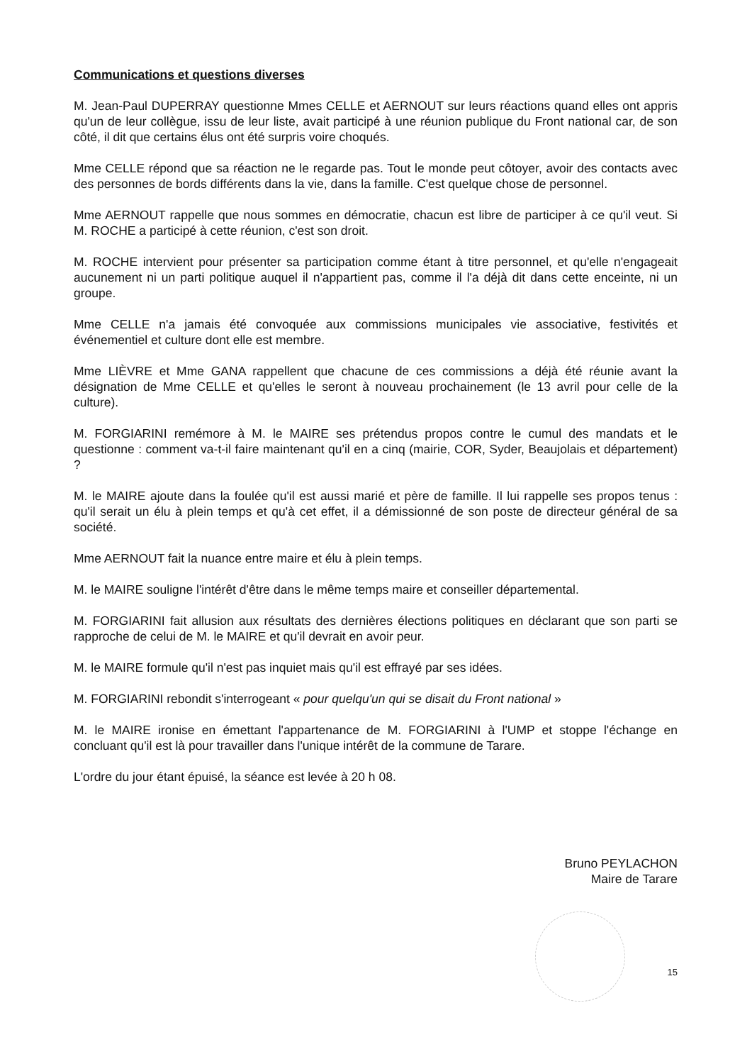Communications et questions diverses
M. Jean-Paul DUPERRAY questionne Mmes CELLE et AERNOUT sur leurs réactions quand elles ont appris qu'un de leur collègue, issu de leur liste, avait participé à une réunion publique du Front national car, de son côté, il dit que certains élus ont été surpris voire choqués.
Mme CELLE répond que sa réaction ne le regarde pas. Tout le monde peut côtoyer, avoir des contacts avec des personnes de bords différents dans la vie, dans la famille. C'est quelque chose de personnel.
Mme AERNOUT rappelle que nous sommes en démocratie, chacun est libre de participer à ce qu'il veut. Si M. ROCHE a participé à cette réunion, c'est son droit.
M. ROCHE intervient pour présenter sa participation comme étant à titre personnel, et qu'elle n'engageait aucunement ni un parti politique auquel il n'appartient pas, comme il l'a déjà dit dans cette enceinte, ni un groupe.
Mme CELLE n'a jamais été convoquée aux commissions municipales vie associative, festivités et événementiel et culture dont elle est membre.
Mme LIÈVRE et Mme GANA rappellent que chacune de ces commissions a déjà été réunie avant la désignation de Mme CELLE et qu'elles le seront à nouveau prochainement (le 13 avril pour celle de la culture).
M. FORGIARINI remémore à M. le MAIRE ses prétendus propos contre le cumul des mandats et le questionne : comment va-t-il faire maintenant qu'il en a cinq (mairie, COR, Syder, Beaujolais et département) ?
M. le MAIRE ajoute dans la foulée qu'il est aussi marié et père de famille. Il lui rappelle ses propos tenus : qu'il serait un élu à plein temps et qu'à cet effet, il a démissionné de son poste de directeur général de sa société.
Mme AERNOUT fait la nuance entre maire et élu à plein temps.
M. le MAIRE souligne l'intérêt d'être dans le même temps maire et conseiller départemental.
M. FORGIARINI fait allusion aux résultats des dernières élections politiques en déclarant que son parti se rapproche de celui de M. le MAIRE et qu'il devrait en avoir peur.
M. le MAIRE formule qu'il n'est pas inquiet mais qu'il est effrayé par ses idées.
M. FORGIARINI rebondit s'interrogeant « pour quelqu'un qui se disait du Front national »
M. le MAIRE ironise en émettant l'appartenance de M. FORGIARINI à l'UMP et stoppe l'échange en concluant qu'il est là pour travailler dans l'unique intérêt de la commune de Tarare.
L'ordre du jour étant épuisé, la séance est levée à 20 h 08.
Bruno PEYLACHON
Maire de Tarare
15